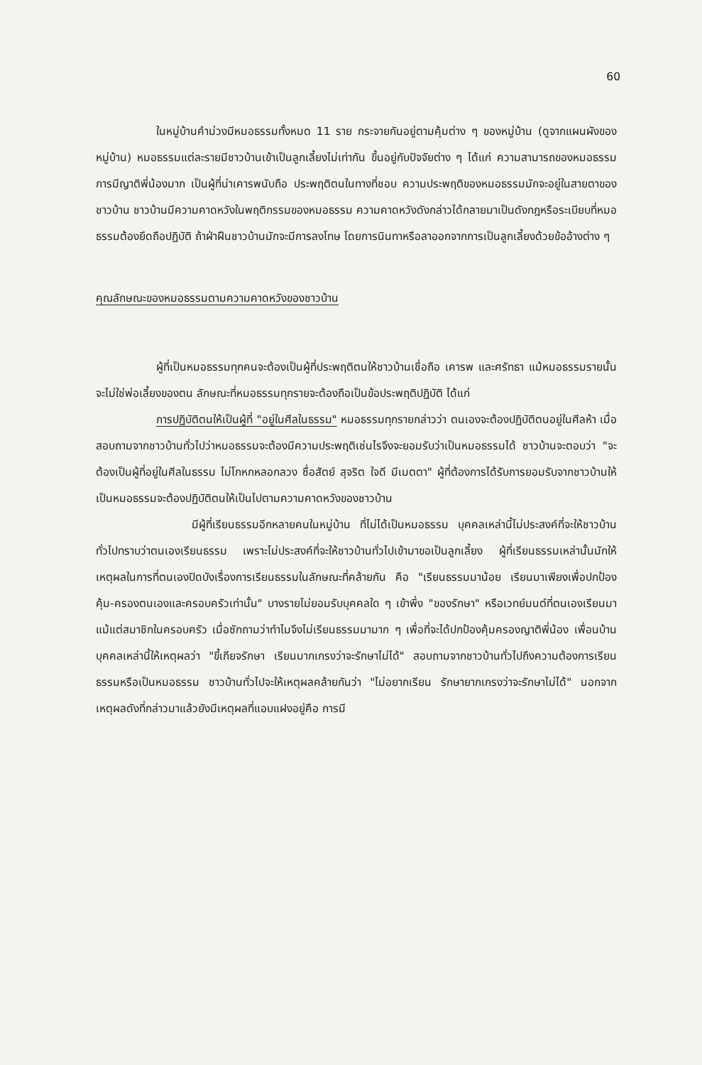60
ในหมู่บ้านคำม่วงมีหมอธรรมทั้งหมด 11 ราย กระจายกันอยู่ตามคุ้มต่าง ๆ ของหมู่บ้าน (ดูจากแผนผังของหมู่บ้าน) หมอธรรมแต่ละรายมีชาวบ้านเข้าเป็นลูกเลี้ยงไม่เท่ากัน ขึ้นอยู่กับปัจจัยต่าง ๆ ได้แก่ ความสามารถของหมอธรรม การมีญาติพี่น้องมาก เป็นผู้ที่น่าเคารพนับถือ ประพฤติตนในทางที่ชอบ ความประพฤติของหมอธรรมมักจะอยู่ในสายตาของชาวบ้าน ชาวบ้านมีความคาดหวังในพฤติกรรมของหมอธรรม ความคาดหวังดังกล่าวได้กลายมาเป็นดังกฎหรือระเบียบที่หมอธรรมต้องยึดถือปฏิบัติ ถ้าฝ่าฝืนชาวบ้านมักจะมีการลงโทษ โดยการนินทาหรือลาออกจากการเป็นลูกเลี้ยงด้วยข้ออ้างต่าง ๆ
คุณลักษณะของหมอธรรมตามความคาดหวังของชาวบ้าน
ผู้ที่เป็นหมอธรรมทุกคนจะต้องเป็นผู้ที่ประพฤติตนให้ชาวบ้านเชื่อถือ เคารพ และศรัทธา แม้หมอธรรมรายนั้นจะไม่ใช่พ่อเลี้ยงของตน ลักษณะที่หมอธรรมทุกรายจะต้องถือเป็นข้อประพฤติปฏิบัติ ได้แก่
การปฏิบัติตนให้เป็นผู้ที่ "อยู่ในศีลในธรรม" หมอธรรมทุกรายกล่าวว่า ตนเองจะต้องปฏิบัติตนอยู่ในศีลห้า เมื่อสอบถามจากชาวบ้านทั่วไปว่าหมอธรรมจะต้องมีความประพฤติเช่นไรจึงจะยอมรับว่าเป็นหมอธรรมได้ ชาวบ้านจะตอบว่า "จะต้องเป็นผู้ที่อยู่ในศีลในธรรม ไม่โกหกหลอกลวง ซื่อสัตย์ สุจริต ใจดี มีเมตตา" ผู้ที่ต้องการได้รับการยอมรับจากชาวบ้านให้เป็นหมอธรรมจะต้องปฏิบัติตนให้เป็นไปตามความคาดหวังของชาวบ้าน
มีผู้ที่เรียนธรรมอีกหลายคนในหมู่บ้าน ที่ไม่ได้เป็นหมอธรรม บุคคลเหล่านี้ไม่ประสงค์ที่จะให้ชาวบ้านทั่วไปทราบว่าตนเองเรียนธรรม เพราะไม่ประสงค์ที่จะให้ชาวบ้านทั่วไปเข้ามาขอเป็นลูกเลี้ยง ผู้ที่เรียนธรรมเหล่านั้นมักให้เหตุผลในการที่ตนเองปิดบังเรื่องการเรียนธรรมในลักษณะที่คล้ายกัน คือ "เรียนธรรมมาน้อย เรียนมาเพียงเพื่อปกป้องคุ้ม-ครองตนเองและครอบครัวเท่านั้น" บางรายไม่ยอมรับบุคคลใด ๆ เข้าพึ่ง "ของรักษา" หรือเวทย์มนต์ที่ตนเองเรียนมาแม้แต่สมาชิกในครอบครัว เมื่อซักถามว่าทำไมจึงไม่เรียนธรรมมามาก ๆ เพื่อที่จะได้ปกป้องคุ้มครองญาติพี่น้อง เพื่อนบ้าน บุคคลเหล่านี้ให้เหตุผลว่า "ขี้เกียจรักษา เรียนมากเกรงว่าจะรักษาไม่ได้" สอบถามจากชาวบ้านทั่วไปถึงความต้องการเรียนธรรมหรือเป็นหมอธรรม ชาวบ้านทั่วไปจะให้เหตุผลคล้ายกันว่า "ไม่อยากเรียน รักษายากเกรงว่าจะรักษาไม่ได้" นอกจากเหตุผลดังที่กล่าวมาแล้วยังมีเหตุผลที่แอบแฝงอยู่คือ การมี